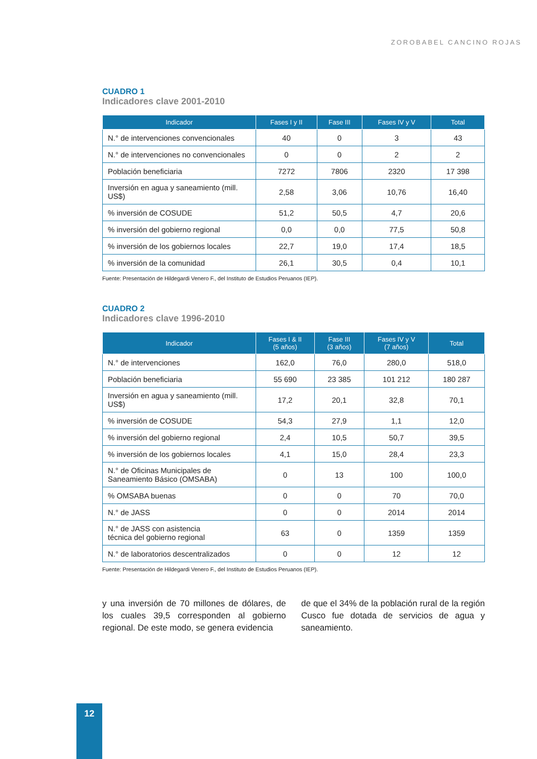ZOROBABEL CANCINO ROJAS
CUADRO 1
Indicadores clave 2001-2010
| Indicador | Fases I y II | Fase III | Fases IV y V | Total |
| --- | --- | --- | --- | --- |
| N.° de intervenciones convencionales | 40 | 0 | 3 | 43 |
| N.° de intervenciones no convencionales | 0 | 0 | 2 | 2 |
| Población beneficiaria | 7272 | 7806 | 2320 | 17 398 |
| Inversión en agua y saneamiento (mill. US$) | 2,58 | 3,06 | 10,76 | 16,40 |
| % inversión de COSUDE | 51,2 | 50,5 | 4,7 | 20,6 |
| % inversión del gobierno regional | 0,0 | 0,0 | 77,5 | 50,8 |
| % inversión de los gobiernos locales | 22,7 | 19,0 | 17,4 | 18,5 |
| % inversión de la comunidad | 26,1 | 30,5 | 0,4 | 10,1 |
Fuente: Presentación de Hildegardi Venero F., del Instituto de Estudios Peruanos (IEP).
CUADRO 2
Indicadores clave 1996-2010
| Indicador | Fases I & II (5 años) | Fase III (3 años) | Fases IV y V (7 años) | Total |
| --- | --- | --- | --- | --- |
| N.° de intervenciones | 162,0 | 76,0 | 280,0 | 518,0 |
| Población beneficiaria | 55 690 | 23 385 | 101 212 | 180 287 |
| Inversión en agua y saneamiento (mill. US$) | 17,2 | 20,1 | 32,8 | 70,1 |
| % inversión de COSUDE | 54,3 | 27,9 | 1,1 | 12,0 |
| % inversión del gobierno regional | 2,4 | 10,5 | 50,7 | 39,5 |
| % inversión de los gobiernos locales | 4,1 | 15,0 | 28,4 | 23,3 |
| N.° de Oficinas Municipales de Saneamiento Básico (OMSABA) | 0 | 13 | 100 | 100,0 |
| % OMSABA buenas | 0 | 0 | 70 | 70,0 |
| N.° de JASS | 0 | 0 | 2014 | 2014 |
| N.° de JASS con asistencia técnica del gobierno regional | 63 | 0 | 1359 | 1359 |
| N.° de laboratorios descentralizados | 0 | 0 | 12 | 12 |
Fuente: Presentación de Hildegardi Venero F., del Instituto de Estudios Peruanos (IEP).
y una inversión de 70 millones de dólares, de los cuales 39,5 corresponden al gobierno regional. De este modo, se genera evidencia
de que el 34% de la población rural de la región Cusco fue dotada de servicios de agua y saneamiento.
12